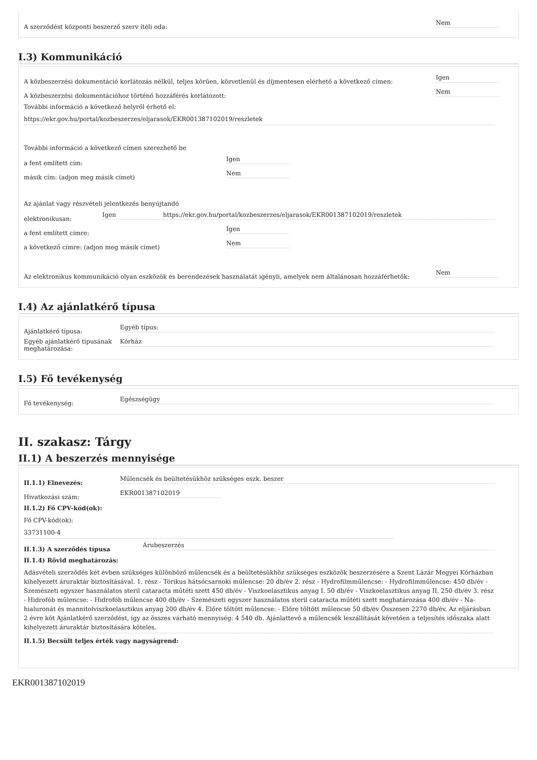A szerződést központi beszerző szerv ítéli oda: Nem
I.3) Kommunikáció
A közbeszerzési dokumentáció korlátozás nélkül, teljes körűen, közvetlenül és díjmentesen elérhető a következő címen: Igen
A közbeszerzési dokumentációhoz történő hozzáférés korlátozott: Nem
További információ a következő helyről érhető el:
https://ekr.gov.hu/portal/kozbeszerzes/eljarasok/EKR001387102019/reszletek
További információ a következő címen szerezhető be
a fent említett cím: Igen
másik cím: (adjon meg másik címet) Nem
Az ajánlat vagy részvételi jelentkezés benyújtandó
elektronikusan: Igen https://ekr.gov.hu/portal/kozbeszerzes/eljarasok/EKR001387102019/reszletek
a fent említett címre: Igen
a következő címre: (adjon meg másik címet) Nem
Az elektronikus kommunikáció olyan eszközök és berendezések használatát igényli, amelyek nem általánosan hozzáférhetők: Nem
I.4) Az ajánlatkérő típusa
Ajánlatkérő típusa: Egyéb típus:
Egyéb ajánlatkérő típusának meghatározása: Kórház
I.5) Fő tevékenység
Fő tevékenység: Egészségügy
II. szakasz: Tárgy
II.1) A beszerzés mennyisége
II.1.1) Elnevezés: Műlencsék és beültetésükhöz szükséges eszk. beszer
Hivatkozási szám: EKR001387102019
II.1.2) Fő CPV-kód(ok):
Fő CPV-kód(ok):
33731100-4
II.1.3) A szerződés típusa Árubeszerzés
II.1.4) Rövid meghatározás:
Adásvételi szerződés két évben szükséges különböző műlencsék és a beültetésükhöz szükséges eszközök beszerzésére a Szent Lázár Megyei Kórházban kihelyezett áruraktár biztosításával. 1. rész - Tórikus hátsócsarnoki műlencse: 20 db/év 2. rész - Hydrofilmműlencse: - Hydrofilmműlencse: 450 db/év - Szemészeti egyszer használatos steril cataracta műtéti szett 450 db/év - Viszkoelasztikus anyag I. 50 db/év - Viszkoelasztikus anyag II. 250 db/év 3. rész - Hidrofób műlencse: - Hidrofób műlencse 400 db/év - Szemészeti egyszer használatos steril cataracta műtéti szett meghatározása 400 db/év - Na-hialuronát és mannitolviszkoelasztikus anyag 200 db/év 4. Előre töltött műlencse: - Előre töltött műlencse 50 db/év Összesen 2270 db/év. Az eljárásban 2 évre köt Ajánlatkérő szerződést, így az összes várható mennyiség: 4 540 db. Ajánlattevő a műlencsék leszállítását követően a teljesítés időszaka alatt kihelyezett áruraktár biztosítására köteles.
II.1.5) Becsült teljes érték vagy nagyságrend:
EKR001387102019